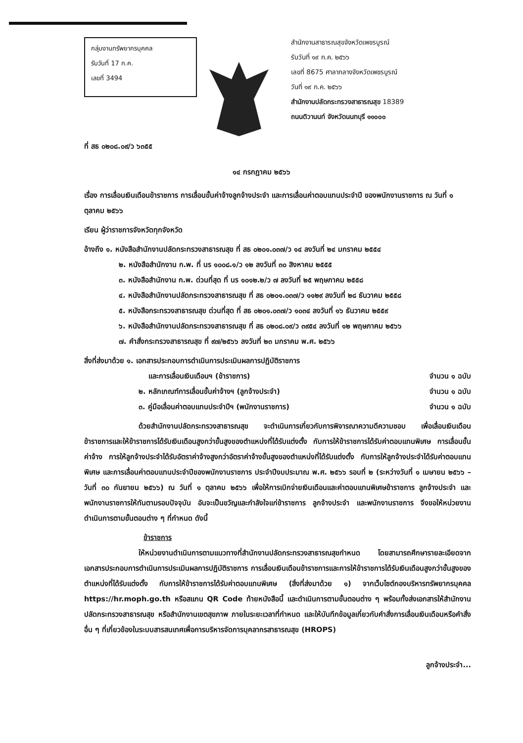กลุ่มงานทรัพยากรบุคคล
รับวันที่ 17 ก.ค.
เลขที่ 3494
สำนักงานสาธารณสุขจังหวัดเพชรบูรณ์
รับวันที่ ๑๙ ก.ค. ๒๕๖๖
เลขที่ 8675 ศาลากลางจังหวัดเพชรบูรณ์
วันที่ ๑๙ ก.ค. ๒๕๖๖
สำนักงานปลัดกระทรวงสาธารณสุข 18389
ถนนติวานนท์ จังหวัดนนทบุรี ๑๑๐๐๐
ที่ สธ ๐๒๐๘.๐๙/ว ๖๓๕๕
๑๔ กรกฎาคม ๒๕๖๖
เรื่อง การเลื่อนเงินเดือนข้าราชการ การเลื่อนขั้นค่าจ้างลูกจ้างประจำ และการเลื่อนค่าตอบแทนประจำปี ของพนักงานราชการ ณ วันที่ ๑ ตุลาคม ๒๕๖๖
เรียน ผู้ว่าราชการจังหวัดทุกจังหวัด
อ้างถึง ๑. หนังสือสำนักงานปลัดกระทรวงสาธารณสุข ที่ สธ ๐๒๐๑.๐๓๗/ว ๑๔ ลงวันที่ ๒๔ มกราคม ๒๕๕๔
๒. หนังสือสำนักงาน ก.พ. ที่ นร ๑๐๐๘.๑/ว ๑๒ ลงวันที่ ๓๐ สิงหาคม ๒๕๕๕
๓. หนังสือสำนักงาน ก.พ. ด่วนที่สุด ที่ นร ๑๐๑๒.๒/ว ๗ ลงวันที่ ๒๕ พฤษภาคม ๒๕๕๘
๔. หนังสือสำนักงานปลัดกระทรวงสาธารณสุข ที่ สธ ๐๒๐๑.๐๓๗/ว ๑๑๒๙ ลงวันที่ ๒๘ ธันวาคม ๒๕๕๘
๕. หนังสือกระทรวงสาธารณสุข ด่วนที่สุด ที่ สธ ๐๒๐๑.๐๓๗/ว ๑๐๓๔ ลงวันที่ ๑๖ ธันวาคม ๒๕๕๙
๖. หนังสือสำนักงานปลัดกระทรวงสาธารณสุข ที่ สธ ๐๒๐๘.๐๙/ว ๓๙๕๔ ลงวันที่ ๑๒ พฤษภาคม ๒๕๖๖
๗. คำสั่งกระทรวงสาธารณสุข ที่ ๙๗/๒๕๖๖ ลงวันที่ ๒๓ มกราคม พ.ศ. ๒๕๖๖
สิ่งที่ส่งมาด้วย ๑. เอกสารประกอบการดำเนินการประเมินผลการปฏิบัติราชการ
และการเลื่อนเงินเดือนฯ (ข้าราชการ) จำนวน ๑ ฉบับ
๒. หลักเกณฑ์การเลื่อนขั้นค่าจ้างฯ (ลูกจ้างประจำ) จำนวน ๑ ฉบับ
๓. คู่มือเลื่อนค่าตอบแทนประจำปีฯ (พนักงานราชการ) จำนวน ๑ ฉบับ
ด้วยสำนักงานปลัดกระทรวงสาธารณสุข จะดำเนินการเกี่ยวกับการพิจารณาความดีความชอบ เพื่อเลื่อนเงินเดือนข้าราชการและให้ข้าราชการได้รับเงินเดือนสูงกว่าขั้นสูงของตำแหน่งที่ได้รับแต่งตั้ง กับการให้ข้าราชการได้รับค่าตอบแทนพิเศษ การเลื่อนขั้นค่าจ้าง การให้ลูกจ้างประจำได้รับอัตราค่าจ้างสูงกว่าอัตราค่าจ้างขั้นสูงของตำแหน่งที่ได้รับแต่งตั้ง กับการให้ลูกจ้างประจำได้รับค่าตอบแทนพิเศษ และการเลื่อนค่าตอบแทนประจำปีของพนักงานราชการ ประจำปีงบประมาณ พ.ศ. ๒๕๖๖ รอบที่ ๒ (ระหว่างวันที่ ๑ เมษายน ๒๕๖๖ – วันที่ ๓๐ กันยายน ๒๕๖๖) ณ วันที่ ๑ ตุลาคม ๒๕๖๖ เพื่อให้การเบิกจ่ายเงินเดือนและค่าตอบแทนพิเศษข้าราชการ ลูกจ้างประจำ และพนักงานราชการให้ทันตามรอบปัจจุบัน อันจะเป็นขวัญและกำลังใจแก่ข้าราชการ ลูกจ้างประจำ และพนักงานราชการ จึงขอให้หน่วยงานดำเนินการตามขั้นตอนต่าง ๆ ที่กำหนด ดังนี้
ข้าราชการ
ให้หน่วยงานดำเนินการตามแนวทางที่สำนักงานปลัดกระทรวงสาธารณสุขกำหนด โดยสามารถศึกษารายละเอียดจากเอกสารประกอบการดำเนินการประเมินผลการปฏิบัติราชการ การเลื่อนเงินเดือนข้าราชการและการให้ข้าราชการได้รับเงินเดือนสูงกว่าขั้นสูงของตำแหน่งที่ได้รับแต่งตั้ง กับการให้ข้าราชการได้รับค่าตอบแทนพิเศษ (สิ่งที่ส่งมาด้วย ๑) จากเว็บไซต์กองบริหารทรัพยากรบุคคล https://hr.moph.go.th หรือสแกน QR Code ท้ายหนังสือนี้ และดำเนินการตามขั้นตอนต่าง ๆ พร้อมทั้งส่งเอกสารให้สำนักงานปลัดกระทรวงสาธารณสุข หรือสำนักงานเขตสุขภาพ ภายในระยะเวลาที่กำหนด และให้บันทึกข้อมูลเกี่ยวกับคำสั่งการเลื่อนเงินเดือนหรือคำสั่งอื่น ๆ ที่เกี่ยวข้องในระบบสารสนเทศเพื่อการบริหารจัดการบุคลากรสาธารณสุข (HROPS)
ลูกจ้างประจำ...